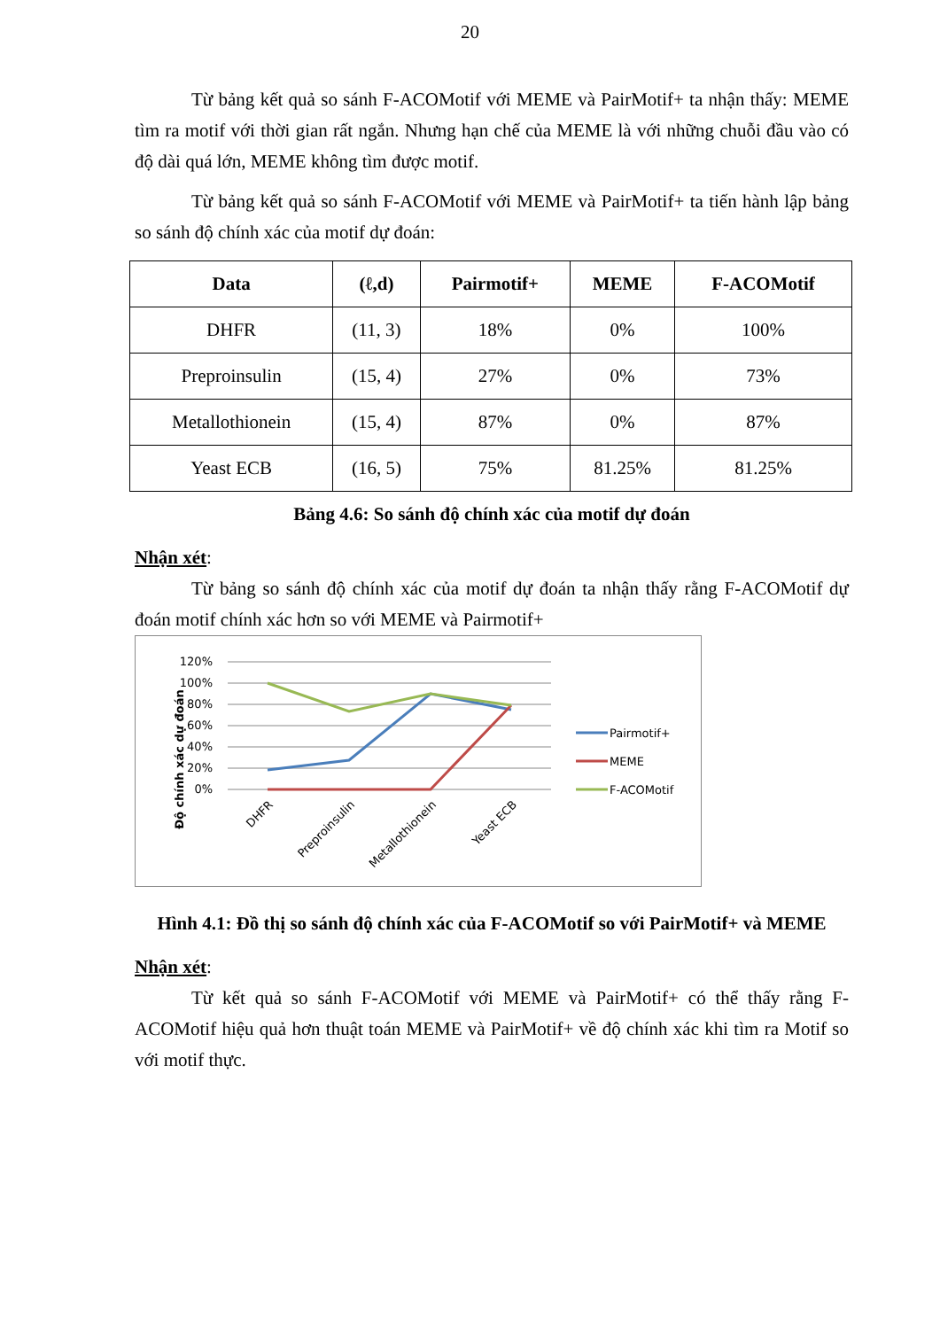20
Từ bảng kết quả so sánh F-ACOMotif với MEME và PairMotif+ ta nhận thấy: MEME tìm ra motif với thời gian rất ngắn. Nhưng hạn chế của MEME là với những chuỗi đầu vào có độ dài quá lớn, MEME không tìm được motif.
Từ bảng kết quả so sánh F-ACOMotif với MEME và PairMotif+ ta tiến hành lập bảng so sánh độ chính xác của motif dự đoán:
| Data | (ℓ,d) | Pairmotif+ | MEME | F-ACOMotif |
| --- | --- | --- | --- | --- |
| DHFR | (11, 3) | 18% | 0% | 100% |
| Preproinsulin | (15, 4) | 27% | 0% | 73% |
| Metallothionein | (15, 4) | 87% | 0% | 87% |
| Yeast ECB | (16, 5) | 75% | 81.25% | 81.25% |
Bảng 4.6: So sánh độ chính xác của motif dự đoán
Nhận xét:
Từ bảng so sánh độ chính xác của motif dự đoán ta nhận thấy rằng F-ACOMotif dự đoán motif chính xác hơn so với MEME và Pairmotif+
Độ chính xác dự đoán
120%
100%
80%
60%
40%
20%
0%
DHFR
Preproinsulin
Metallothionein
Yeast ECB
Pairmotif+
MEME
F-ACOMotif
Hình 4.1: Đồ thị so sánh độ chính xác của F-ACOMotif so với PairMotif+ và MEME
Nhận xét:
Từ kết quả so sánh F-ACOMotif với MEME và PairMotif+ có thể thấy rằng F-ACOMotif hiệu quả hơn thuật toán MEME và PairMotif+ về độ chính xác khi tìm ra Motif so với motif thực.